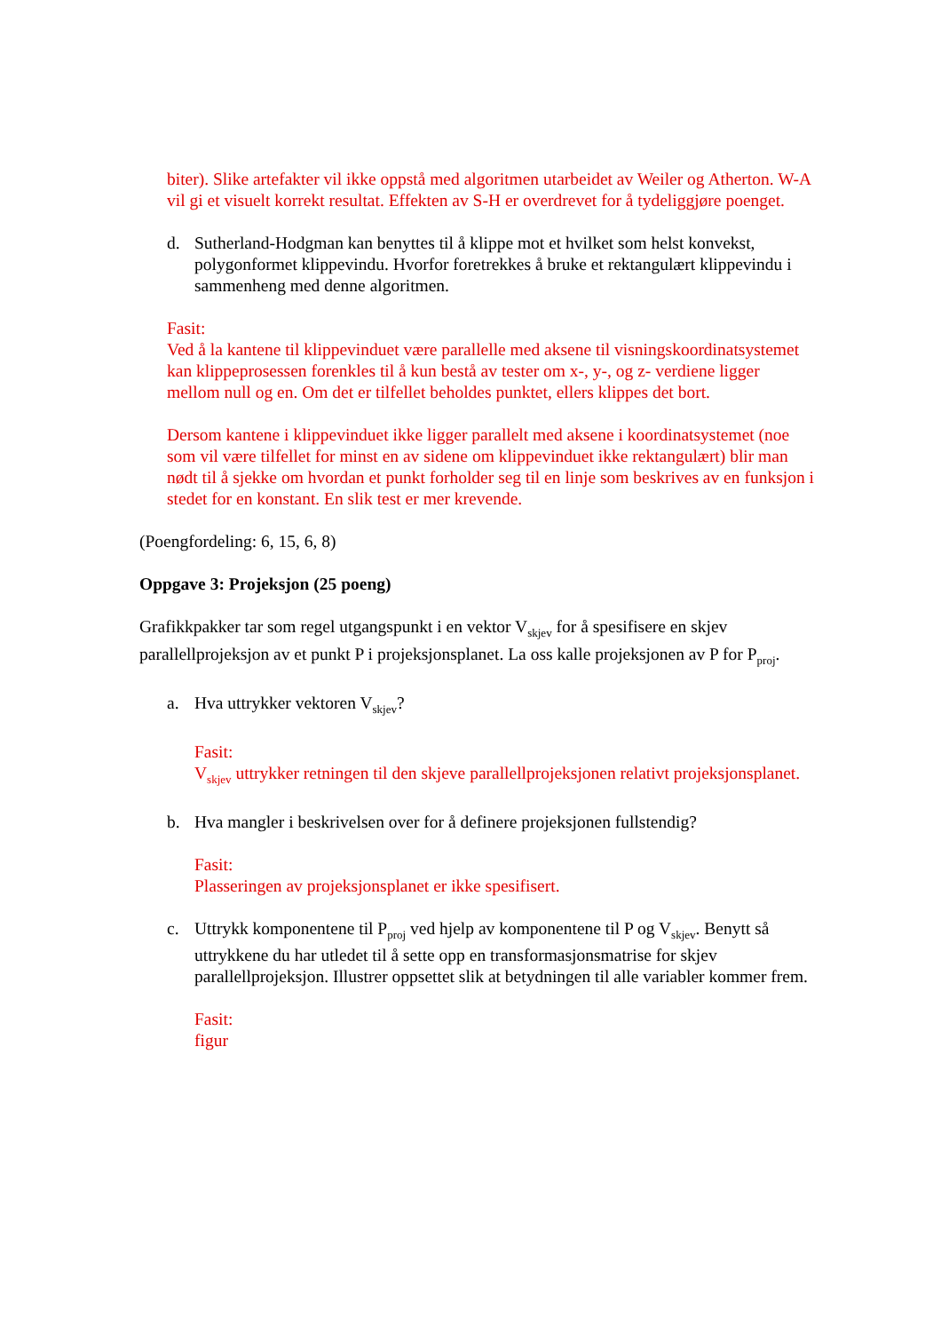biter). Slike artefakter vil ikke oppstå med algoritmen utarbeidet av Weiler og Atherton. W-A vil gi et visuelt korrekt resultat. Effekten av S-H er overdrevet for å tydeliggjøre poenget.
d. Sutherland-Hodgman kan benyttes til å klippe mot et hvilket som helst konvekst, polygonformet klippevindu. Hvorfor foretrekkes å bruke et rektangulært klippevindu i sammenheng med denne algoritmen.
Fasit:
Ved å la kantene til klippevinduet være parallelle med aksene til visningskoordinatsystemet kan klippeprosessen forenkles til å kun bestå av tester om x-, y-, og z- verdiene ligger mellom null og en. Om det er tilfellet beholdes punktet, ellers klippes det bort.
Dersom kantene i klippevinduet ikke ligger parallelt med aksene i koordinatsystemet (noe som vil være tilfellet for minst en av sidene om klippevinduet ikke rektangulært) blir man nødt til å sjekke om hvordan et punkt forholder seg til en linje som beskrives av en funksjon i stedet for en konstant. En slik test er mer krevende.
(Poengfordeling: 6, 15, 6, 8)
Oppgave 3: Projeksjon (25 poeng)
Grafikkpakker tar som regel utgangspunkt i en vektor V<sub>skjev</sub> for å spesifisere en skjev parallellprojeksjon av et punkt P i projeksjonsplanet. La oss kalle projeksjonen av P for P<sub>proj</sub>.
a. Hva uttrykker vektoren V<sub>skjev</sub>?
Fasit:
V<sub>skjev</sub> uttrykker retningen til den skjeve parallellprojeksjonen relativt projeksjonsplanet.
b. Hva mangler i beskrivelsen over for å definere projeksjonen fullstendig?
Fasit:
Plasseringen av projeksjonsplanet er ikke spesifisert.
c. Uttrykk komponentene til P<sub>proj</sub> ved hjelp av komponentene til P og V<sub>skjev</sub>. Benytt så uttrykkene du har utledet til å sette opp en transformasjonsmatrise for skjev parallellprojeksjon. Illustrer oppsettet slik at betydningen til alle variabler kommer frem.
Fasit:
figur